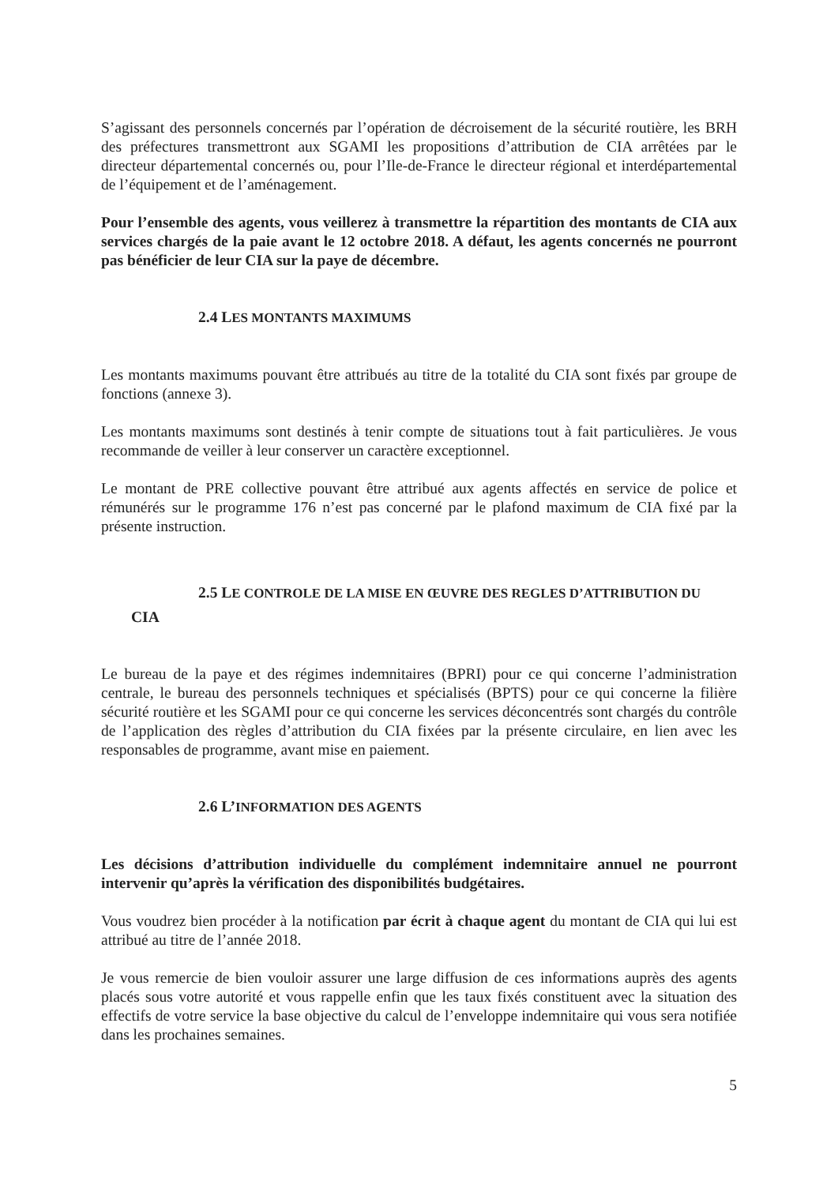S’agissant des personnels concernés par l’opération de décroisement de la sécurité routière, les BRH des préfectures transmettront aux SGAMI les propositions d’attribution de CIA arrêtées par le directeur départemental concernés ou, pour l’Ile-de-France le directeur régional et interdépartemental de l’équipement et de l’aménagement.
Pour l’ensemble des agents, vous veillerez à transmettre la répartition des montants de CIA aux services chargés de la paie avant le 12 octobre 2018. A défaut, les agents concernés ne pourront pas bénéficier de leur CIA sur la paye de décembre.
2.4 LES MONTANTS MAXIMUMS
Les montants maximums pouvant être attribués au titre de la totalité du CIA sont fixés par groupe de fonctions (annexe 3).
Les montants maximums sont destinés à tenir compte de situations tout à fait particulières. Je vous recommande de veiller à leur conserver un caractère exceptionnel.
Le montant de PRE collective pouvant être attribué aux agents affectés en service de police et rémunérés sur le programme 176 n’est pas concerné par le plafond maximum de CIA fixé par la présente instruction.
2.5 LE CONTROLE DE LA MISE EN ŒUVRE DES REGLES D’ATTRIBUTION DU
CIA
Le bureau de la paye et des régimes indemnitaires (BPRI) pour ce qui concerne l’administration centrale, le bureau des personnels techniques et spécialisés (BPTS) pour ce qui concerne la filière sécurité routière et les SGAMI pour ce qui concerne les services déconcentrés sont chargés du contrôle de l’application des règles d’attribution du CIA fixées par la présente circulaire, en lien avec les responsables de programme, avant mise en paiement.
2.6 L’INFORMATION DES AGENTS
Les décisions d’attribution individuelle du complément indemnitaire annuel ne pourront intervenir qu’après la vérification des disponibilités budgétaires.
Vous voudrez bien procéder à la notification par écrit à chaque agent du montant de CIA qui lui est attribué au titre de l’année 2018.
Je vous remercie de bien vouloir assurer une large diffusion de ces informations auprès des agents placés sous votre autorité et vous rappelle enfin que les taux fixés constituent avec la situation des effectifs de votre service la base objective du calcul de l’enveloppe indemnitaire qui vous sera notifiée dans les prochaines semaines.
5